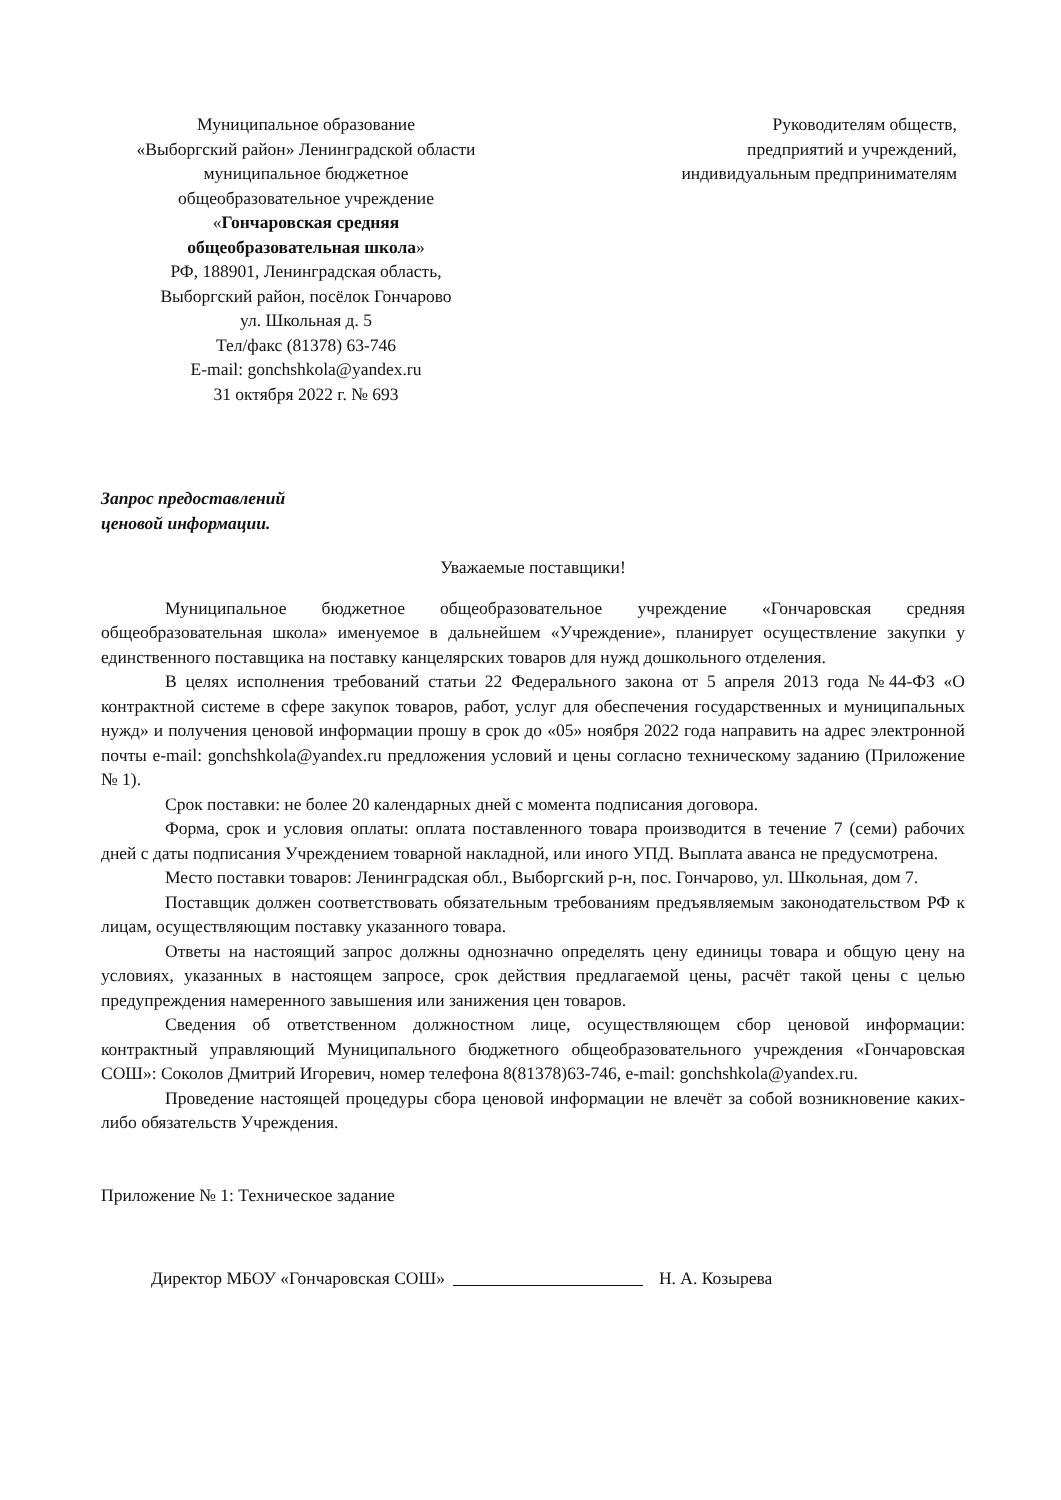Муниципальное образование
«Выборгский район» Ленинградской области
муниципальное бюджетное
общеобразовательное учреждение
«Гончаровская средняя
общеобразовательная школа»
РФ, 188901, Ленинградская область,
Выборгский район, посёлок Гончарово
ул. Школьная д. 5
Тел/факс (81378) 63-746
E-mail: gonchshkola@yandex.ru
31 октября 2022 г. № 693
Руководителям обществ,
предприятий и учреждений,
индивидуальным предпринимателям
Запрос предоставлений
ценовой информации.
Уважаемые поставщики!
Муниципальное бюджетное общеобразовательное учреждение «Гончаровская средняя общеобразовательная школа» именуемое в дальнейшем «Учреждение», планирует осуществление закупки у единственного поставщика на поставку канцелярских товаров для нужд дошкольного отделения.
В целях исполнения требований статьи 22 Федерального закона от 5 апреля 2013 года №44-ФЗ «О контрактной системе в сфере закупок товаров, работ, услуг для обеспечения государственных и муниципальных нужд» и получения ценовой информации прошу в срок до «05» ноября 2022 года направить на адрес электронной почты e-mail: gonchshkola@yandex.ru предложения условий и цены согласно техническому заданию (Приложение № 1).
Срок поставки: не более 20 календарных дней с момента подписания договора.
Форма, срок и условия оплаты: оплата поставленного товара производится в течение 7 (семи) рабочих дней с даты подписания Учреждением товарной накладной, или иного УПД. Выплата аванса не предусмотрена.
Место поставки товаров: Ленинградская обл., Выборгский р-н, пос. Гончарово, ул. Школьная, дом 7.
Поставщик должен соответствовать обязательным требованиям предъявляемым законодательством РФ к лицам, осуществляющим поставку указанного товара.
Ответы на настоящий запрос должны однозначно определять цену единицы товара и общую цену на условиях, указанных в настоящем запросе, срок действия предлагаемой цены, расчёт такой цены с целью предупреждения намеренного завышения или занижения цен товаров.
Сведения об ответственном должностном лице, осуществляющем сбор ценовой информации: контрактный управляющий Муниципального бюджетного общеобразовательного учреждения «Гончаровская СОШ»: Соколов Дмитрий Игоревич, номер телефона 8(81378)63-746, e-mail: gonchshkola@yandex.ru.
Проведение настоящей процедуры сбора ценовой информации не влечёт за собой возникновение каких-либо обязательств Учреждения.
Приложение № 1: Техническое задание
Директор МБОУ «Гончаровская СОШ» Н. А. Козырева